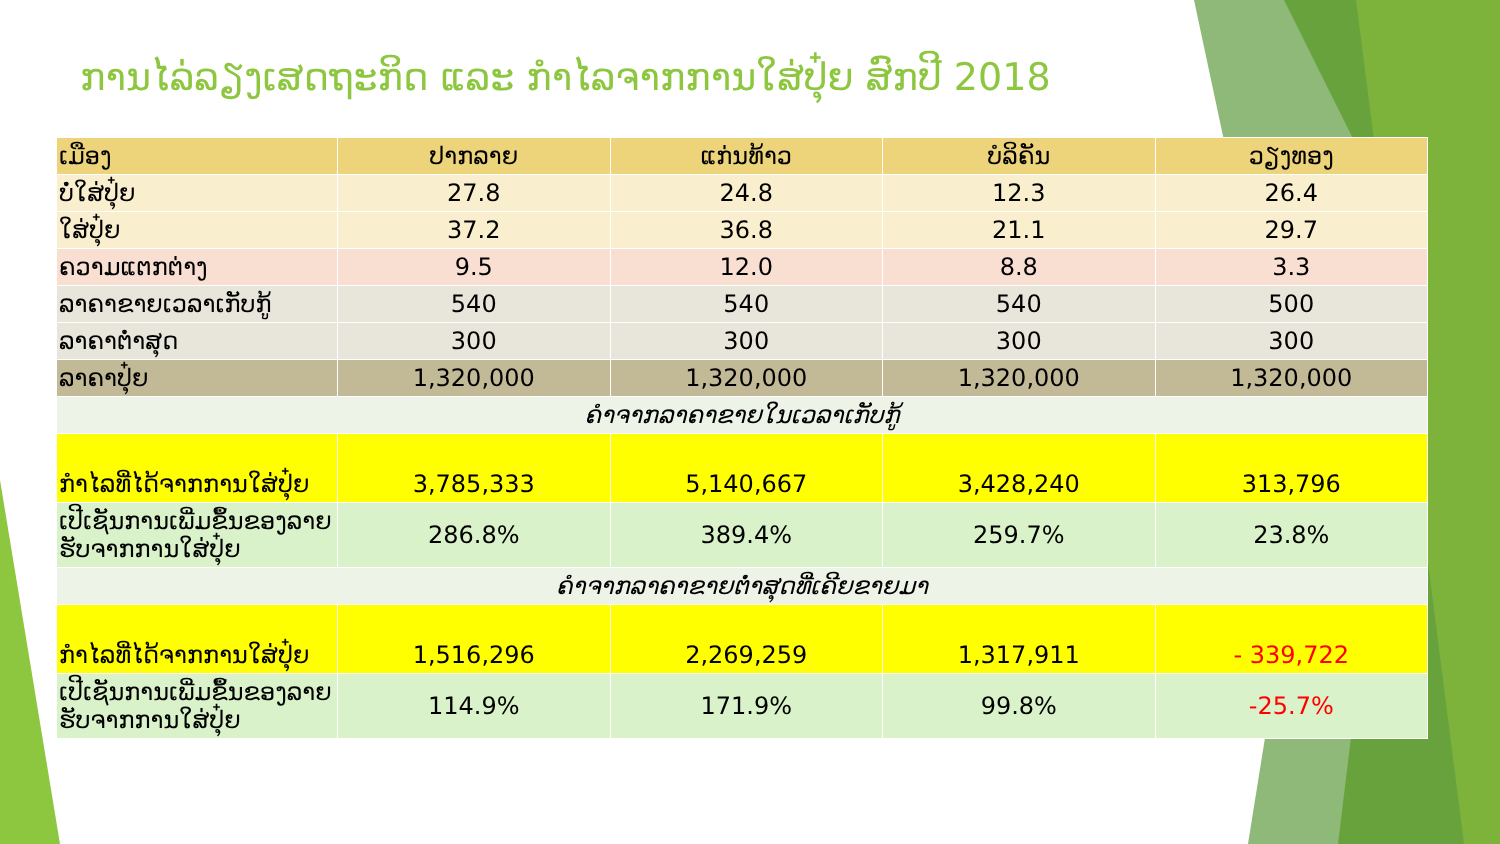ການໄລ່ລຽງເສດຖະກິດ ແລະ ກຳໄລຈາກການໃສ່ປຸ໋ຍ ສົກປີ 2018
| ເມືອງ | ປາກລາຍ | ແກ່ນທ້າວ | ບໍລິຄັນ | ວຽງທອງ |
| --- | --- | --- | --- | --- |
| ບໍ່ໃສ່ປຸ໋ຍ | 27.8 | 24.8 | 12.3 | 26.4 |
| ໃສ່ປຸ໋ຍ | 37.2 | 36.8 | 21.1 | 29.7 |
| ຄວາມແຕກຕ່າງ | 9.5 | 12.0 | 8.8 | 3.3 |
| ລາຄາຂາຍເວລາເກັບກູ້ | 540 | 540 | 540 | 500 |
| ລາຄາຕໍ່າສຸດ | 300 | 300 | 300 | 300 |
| ລາຄາປຸ໋ຍ | 1,320,000 | 1,320,000 | 1,320,000 | 1,320,000 |
| ຄຳຈາກລາຄາຂາຍໃນເວລາເກັບກູ້ | | | | |
| ກຳໄລທີ່ໄດ້ຈາກການໃສ່ປຸ໋ຍ | 3,785,333 | 5,140,667 | 3,428,240 | 313,796 |
| ເປີເຊັນການເພີ່ມຂຶ້ນຂອງລາຍຮັບຈາກການໃສ່ປຸ໋ຍ | 286.8% | 389.4% | 259.7% | 23.8% |
| ຄຳຈາກລາຄາຂາຍຕໍ່າສຸດທີ່ເຄີຍຂາຍມາ | | | | |
| ກຳໄລທີ່ໄດ້ຈາກການໃສ່ປຸ໋ຍ | 1,516,296 | 2,269,259 | 1,317,911 | - 339,722 |
| ເປີເຊັນການເພີ່ມຂຶ້ນຂອງລາຍຮັບຈາກການໃສ່ປຸ໋ຍ | 114.9% | 171.9% | 99.8% | -25.7% |